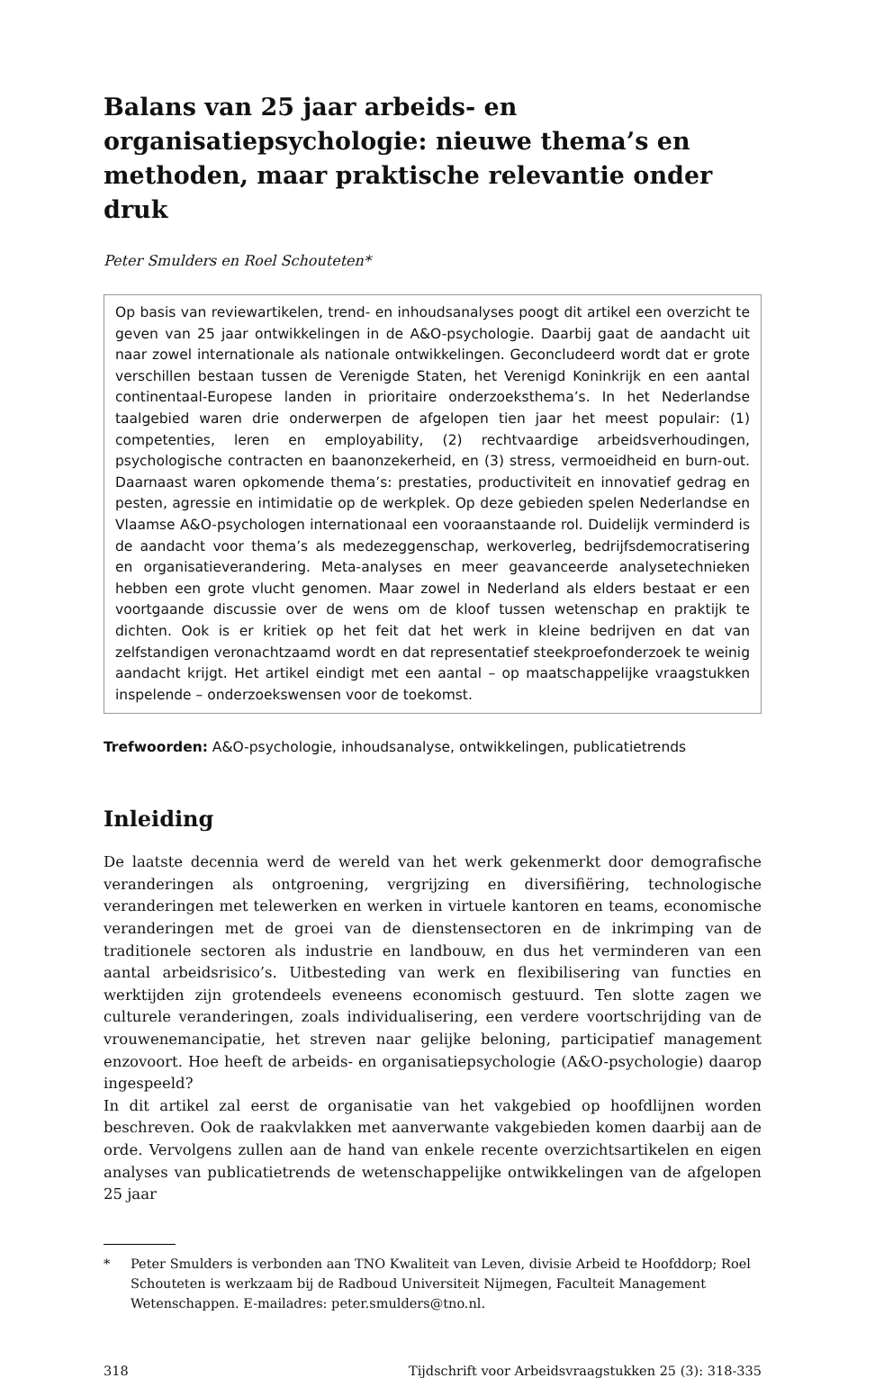Balans van 25 jaar arbeids- en organisatiepsychologie: nieuwe thema’s en methoden, maar praktische relevantie onder druk
Peter Smulders en Roel Schouteten*
Op basis van reviewartikelen, trend- en inhoudsanalyses poogt dit artikel een overzicht te geven van 25 jaar ontwikkelingen in de A&O-psychologie. Daarbij gaat de aandacht uit naar zowel internationale als nationale ontwikkelingen. Geconcludeerd wordt dat er grote verschillen bestaan tussen de Verenigde Staten, het Verenigd Koninkrijk en een aantal continentaal-Europese landen in prioritaire onderzoeksthema’s. In het Nederlandse taalgebied waren drie onderwerpen de afgelopen tien jaar het meest populair: (1) competenties, leren en employability, (2) rechtvaardige arbeidsverhoudingen, psychologische contracten en baanonzekerheid, en (3) stress, vermoeidheid en burn-out. Daarnaast waren opkomende thema’s: prestaties, productiviteit en innovatief gedrag en pesten, agressie en intimidatie op de werkplek. Op deze gebieden spelen Nederlandse en Vlaamse A&O-psychologen internationaal een vooraanstaande rol. Duidelijk verminderd is de aandacht voor thema’s als medezeggenschap, werkoverleg, bedrijfsdemocratisering en organisatieverandering. Meta-analyses en meer geavanceerde analysetechnieken hebben een grote vlucht genomen. Maar zowel in Nederland als elders bestaat er een voortgaande discussie over de wens om de kloof tussen wetenschap en praktijk te dichten. Ook is er kritiek op het feit dat het werk in kleine bedrijven en dat van zelfstandigen veronachtzaamd wordt en dat representatief steekproefonderzoek te weinig aandacht krijgt. Het artikel eindigt met een aantal – op maatschappelijke vraagstukken inspelende – onderzoekswensen voor de toekomst.
Trefwoorden: A&O-psychologie, inhoudsanalyse, ontwikkelingen, publicatietrends
Inleiding
De laatste decennia werd de wereld van het werk gekenmerkt door demografische veranderingen als ontgroening, vergrijzing en diversifiëring, technologische veranderingen met telewerken en werken in virtuele kantoren en teams, economische veranderingen met de groei van de dienstensectoren en de inkrimping van de traditionele sectoren als industrie en landbouw, en dus het verminderen van een aantal arbeidsrisico’s. Uitbesteding van werk en flexibilisering van functies en werktijden zijn grotendeels eveneens economisch gestuurd. Ten slotte zagen we culturele veranderingen, zoals individualisering, een verdere voortschrijding van de vrouwenemancipatie, het streven naar gelijke beloning, participatief management enzovoort. Hoe heeft de arbeids- en organisatiepsychologie (A&O-psychologie) daarop ingespeeld?
In dit artikel zal eerst de organisatie van het vakgebied op hoofdlijnen worden beschreven. Ook de raakvlakken met aanverwante vakgebieden komen daarbij aan de orde. Vervolgens zullen aan de hand van enkele recente overzichtsartikelen en eigen analyses van publicatietrends de wetenschappelijke ontwikkelingen van de afgelopen 25 jaar
* Peter Smulders is verbonden aan TNO Kwaliteit van Leven, divisie Arbeid te Hoofddorp; Roel Schouteten is werkzaam bij de Radboud Universiteit Nijmegen, Faculteit Management Wetenschappen. E-mailadres: peter.smulders@tno.nl.
318 Tijdschrift voor Arbeidsvraagstukken 25 (3): 318-335